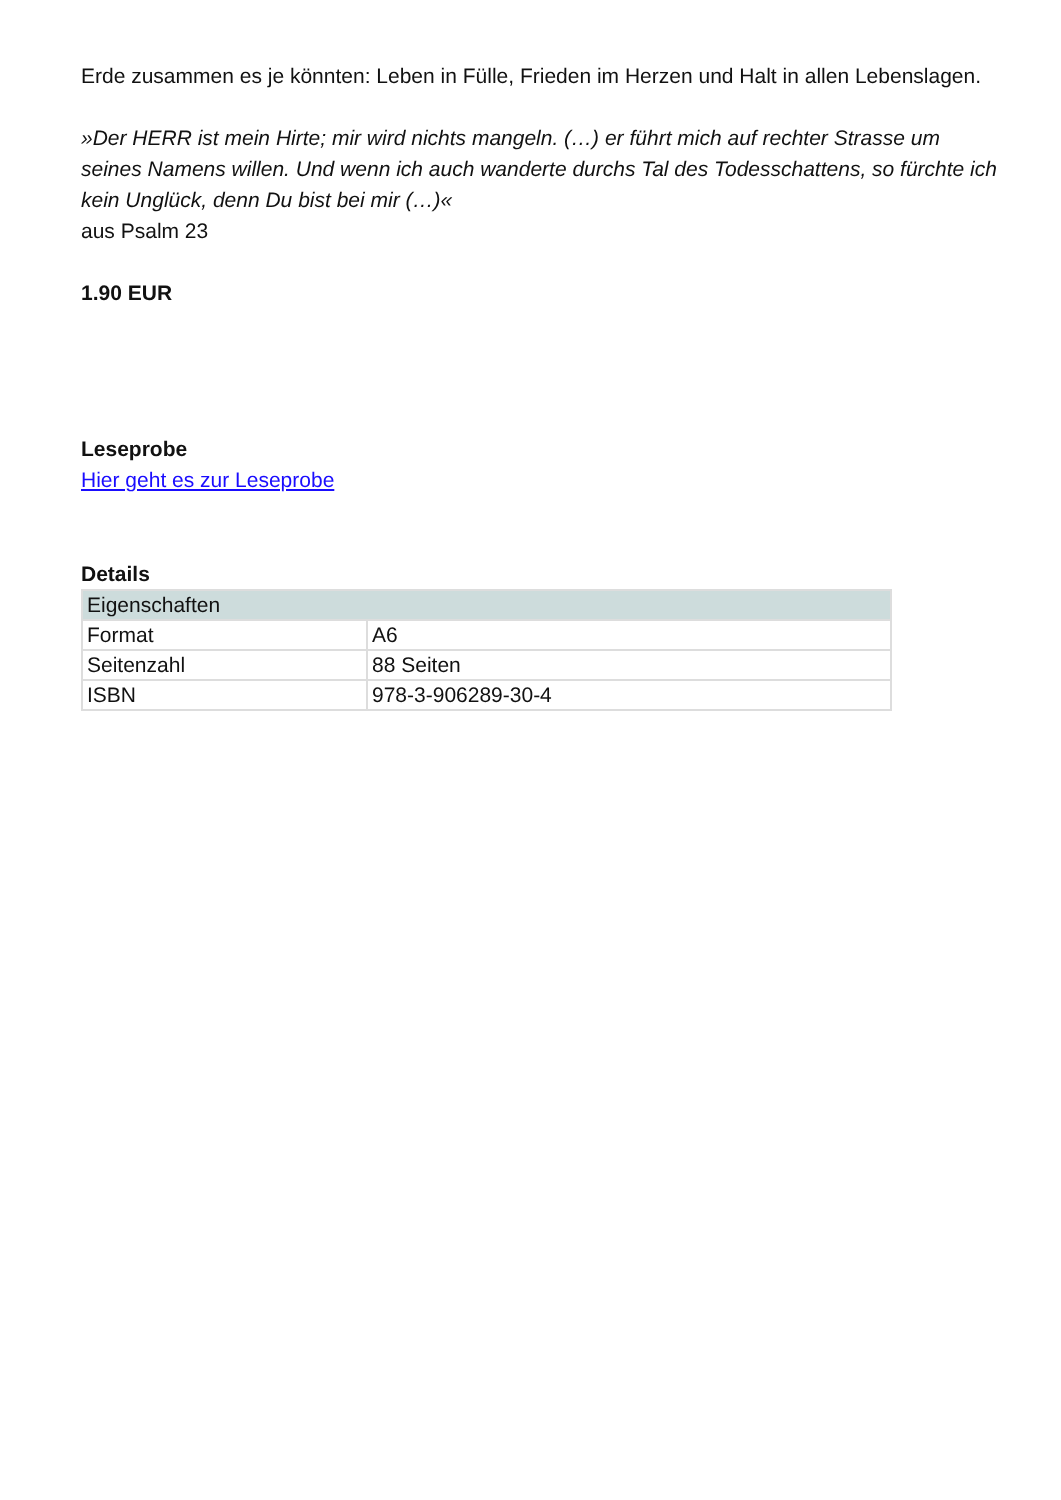Erde zusammen es je könnten: Leben in Fülle, Frieden im Herzen und Halt in allen Lebenslagen.
»Der HERR ist mein Hirte; mir wird nichts mangeln. (…) er führt mich auf rechter Strasse um seines Namens willen. Und wenn ich auch wanderte durchs Tal des Todesschattens, so fürchte ich kein Unglück, denn Du bist bei mir (…)«
aus Psalm 23
1.90 EUR
Leseprobe
Hier geht es zur Leseprobe
Details
| Eigenschaften | |
| --- | --- |
| Format | A6 |
| Seitenzahl | 88 Seiten |
| ISBN | 978-3-906289-30-4 |